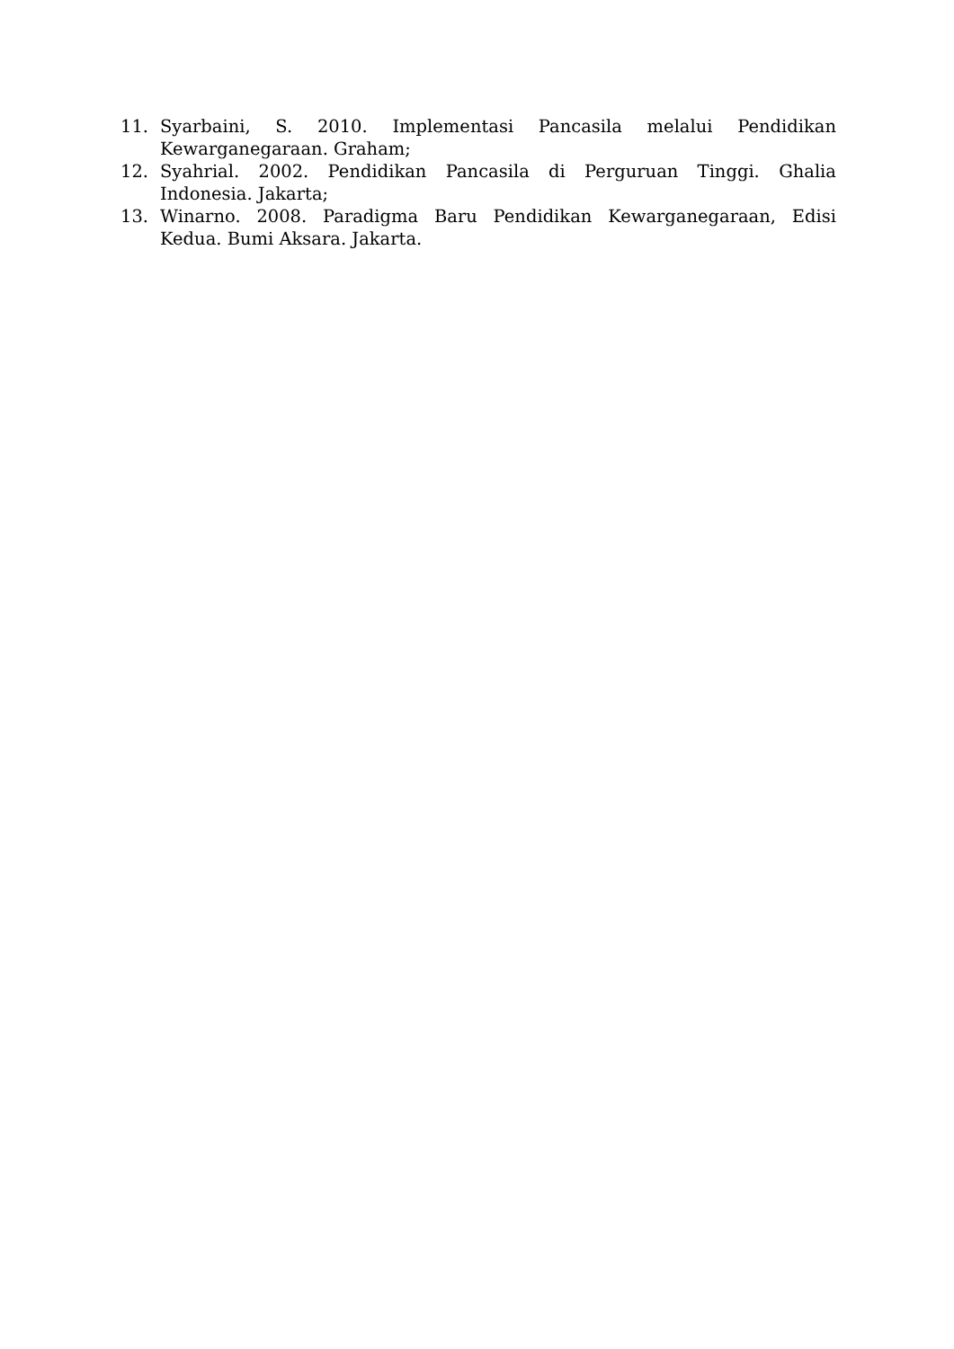11. Syarbaini, S. 2010. Implementasi Pancasila melalui Pendidikan Kewarganegaraan. Graham;
12. Syahrial. 2002. Pendidikan Pancasila di Perguruan Tinggi. Ghalia Indonesia. Jakarta;
13. Winarno. 2008. Paradigma Baru Pendidikan Kewarganegaraan, Edisi Kedua. Bumi Aksara. Jakarta.